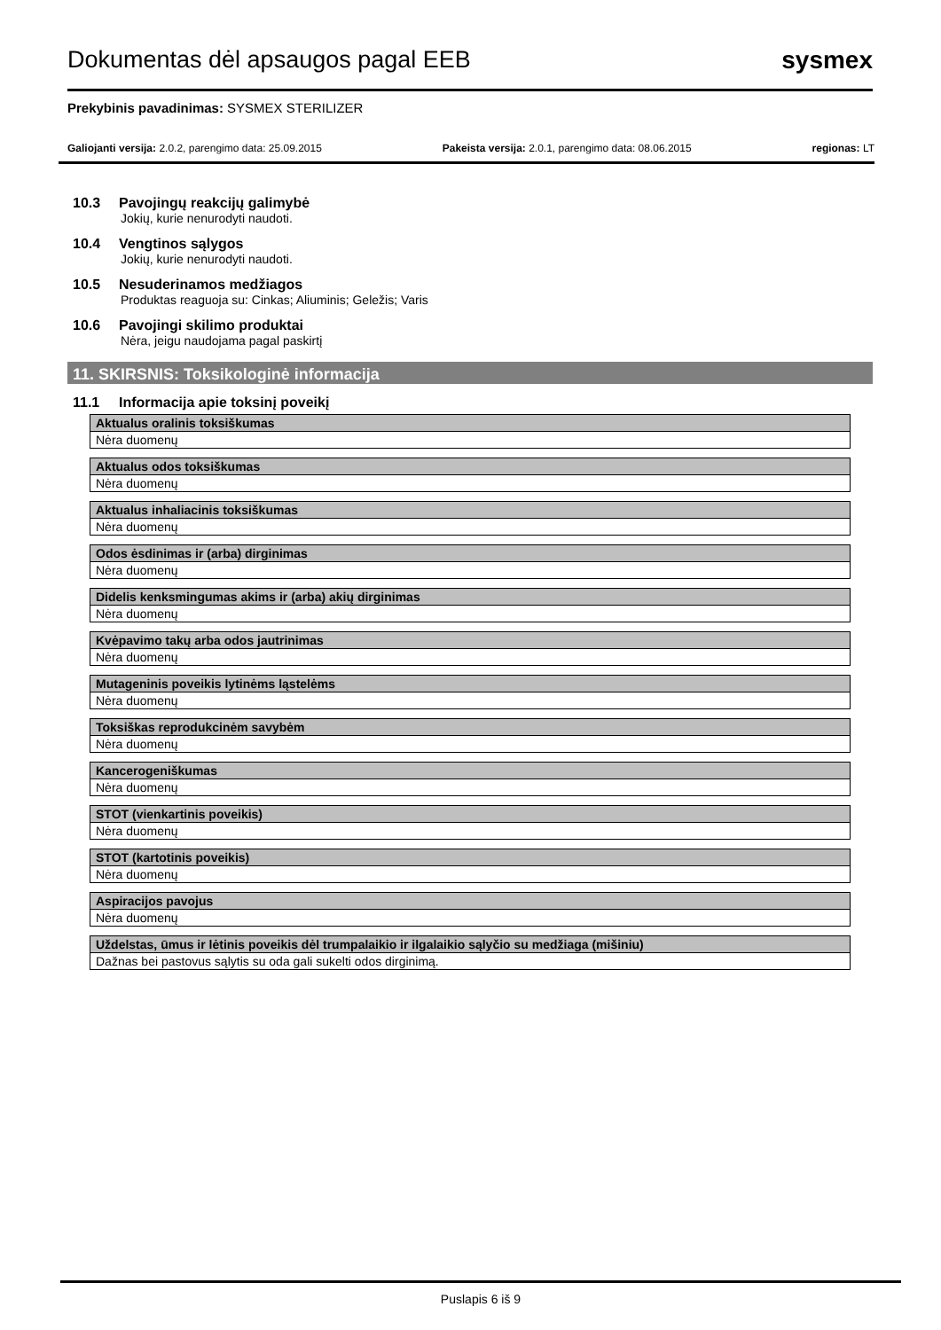Dokumentas dėl apsaugos pagal EEB
sysmex
Prekybinis pavadinimas: SYSMEX STERILIZER
Galiojanti versija: 2.0.2, parengimo data: 25.09.2015 Pakeista versija: 2.0.1, parengimo data: 08.06.2015 regionas: LT
10.3 Pavojingų reakcijų galimybė
Jokių, kurie nenurodyti naudoti.
10.4 Vengtinos sąlygos
Jokių, kurie nenurodyti naudoti.
10.5 Nesuderinamos medžiagos
Produktas reaguoja su: Cinkas; Aliuminis; Geležis; Varis
10.6 Pavojingi skilimo produktai
Nėra, jeigu naudojama pagal paskirtį
11. SKIRSNIS: Toksikologinė informacija
11.1 Informacija apie toksinį poveikį
| Aktualus oralinis toksiškumas |
| --- |
| Nėra duomenų |
| Aktualus odos toksiškumas |
| --- |
| Nėra duomenų |
| Aktualus inhaliacinis toksiškumas |
| --- |
| Nėra duomenų |
| Odos ėsdinimas ir (arba) dirginimas |
| --- |
| Nėra duomenų |
| Didelis kenksmingumas akims ir (arba) akių dirginimas |
| --- |
| Nėra duomenų |
| Kvėpavimo takų arba odos jautrinimas |
| --- |
| Nėra duomenų |
| Mutageninis poveikis lytinėms ląstelėms |
| --- |
| Nėra duomenų |
| Toksiškas reprodukcinėm savybėm |
| --- |
| Nėra duomenų |
| Kancerogeniškumas |
| --- |
| Nėra duomenų |
| STOT (vienkartinis poveikis) |
| --- |
| Nėra duomenų |
| STOT (kartotinis poveikis) |
| --- |
| Nėra duomenų |
| Aspiracijos pavojus |
| --- |
| Nėra duomenų |
| Uždelstas, ūmus ir lėtinis poveikis dėl trumpalaikio ir ilgalaikio sąlyčio su medžiaga (mišiniu) |
| --- |
| Dažnas bei pastovus sąlytis su oda gali sukelti odos dirginimą. |
Puslapis 6 iš 9